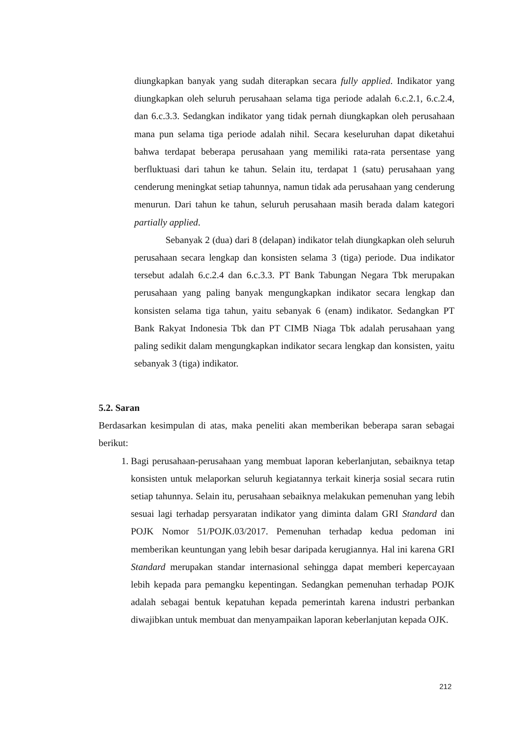diungkapkan banyak yang sudah diterapkan secara fully applied. Indikator yang diungkapkan oleh seluruh perusahaan selama tiga periode adalah 6.c.2.1, 6.c.2.4, dan 6.c.3.3. Sedangkan indikator yang tidak pernah diungkapkan oleh perusahaan mana pun selama tiga periode adalah nihil. Secara keseluruhan dapat diketahui bahwa terdapat beberapa perusahaan yang memiliki rata-rata persentase yang berfluktuasi dari tahun ke tahun. Selain itu, terdapat 1 (satu) perusahaan yang cenderung meningkat setiap tahunnya, namun tidak ada perusahaan yang cenderung menurun. Dari tahun ke tahun, seluruh perusahaan masih berada dalam kategori partially applied.
Sebanyak 2 (dua) dari 8 (delapan) indikator telah diungkapkan oleh seluruh perusahaan secara lengkap dan konsisten selama 3 (tiga) periode. Dua indikator tersebut adalah 6.c.2.4 dan 6.c.3.3. PT Bank Tabungan Negara Tbk merupakan perusahaan yang paling banyak mengungkapkan indikator secara lengkap dan konsisten selama tiga tahun, yaitu sebanyak 6 (enam) indikator. Sedangkan PT Bank Rakyat Indonesia Tbk dan PT CIMB Niaga Tbk adalah perusahaan yang paling sedikit dalam mengungkapkan indikator secara lengkap dan konsisten, yaitu sebanyak 3 (tiga) indikator.
5.2. Saran
Berdasarkan kesimpulan di atas, maka peneliti akan memberikan beberapa saran sebagai berikut:
1. Bagi perusahaan-perusahaan yang membuat laporan keberlanjutan, sebaiknya tetap konsisten untuk melaporkan seluruh kegiatannya terkait kinerja sosial secara rutin setiap tahunnya. Selain itu, perusahaan sebaiknya melakukan pemenuhan yang lebih sesuai lagi terhadap persyaratan indikator yang diminta dalam GRI Standard dan POJK Nomor 51/POJK.03/2017. Pemenuhan terhadap kedua pedoman ini memberikan keuntungan yang lebih besar daripada kerugiannya. Hal ini karena GRI Standard merupakan standar internasional sehingga dapat memberi kepercayaan lebih kepada para pemangku kepentingan. Sedangkan pemenuhan terhadap POJK adalah sebagai bentuk kepatuhan kepada pemerintah karena industri perbankan diwajibkan untuk membuat dan menyampaikan laporan keberlanjutan kepada OJK.
212